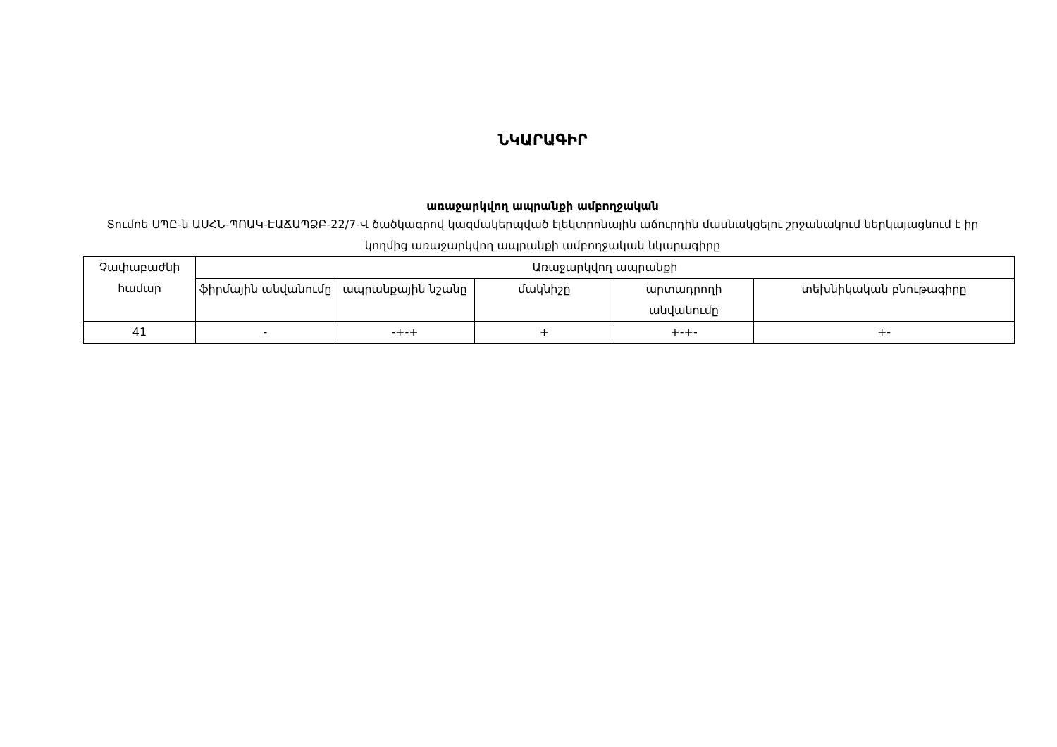ՆԿԱՐԱԳԻՐ
առաջարկվող ապրանքի ամբողջական
Տումոե ՍՊԸ-ն ԱՍՀՆ-ՊՈԱԿ-ԷԱՃԱՊՁԲ-22/7-Վ ծածկագրով կազմակերպված էլեկտրոնային աճուրդին մասնակցելու շրջանակում ներկայացնում է իր կողմից առաջարկվող ապրանքի ամբողջական նկարագիրը
| Չափաբաժնի համար | Առաջարկվող ապրանքի | | | | |
| --- | --- | --- | --- | --- | --- |
| | ֆիրմային անվանումը | ապրանքային նշանը | մակնիշը | արտադրողի անվանումը | տեխնիկական բնութագիրը |
| 41 | - | -+-+ | + | +-+- | +- |